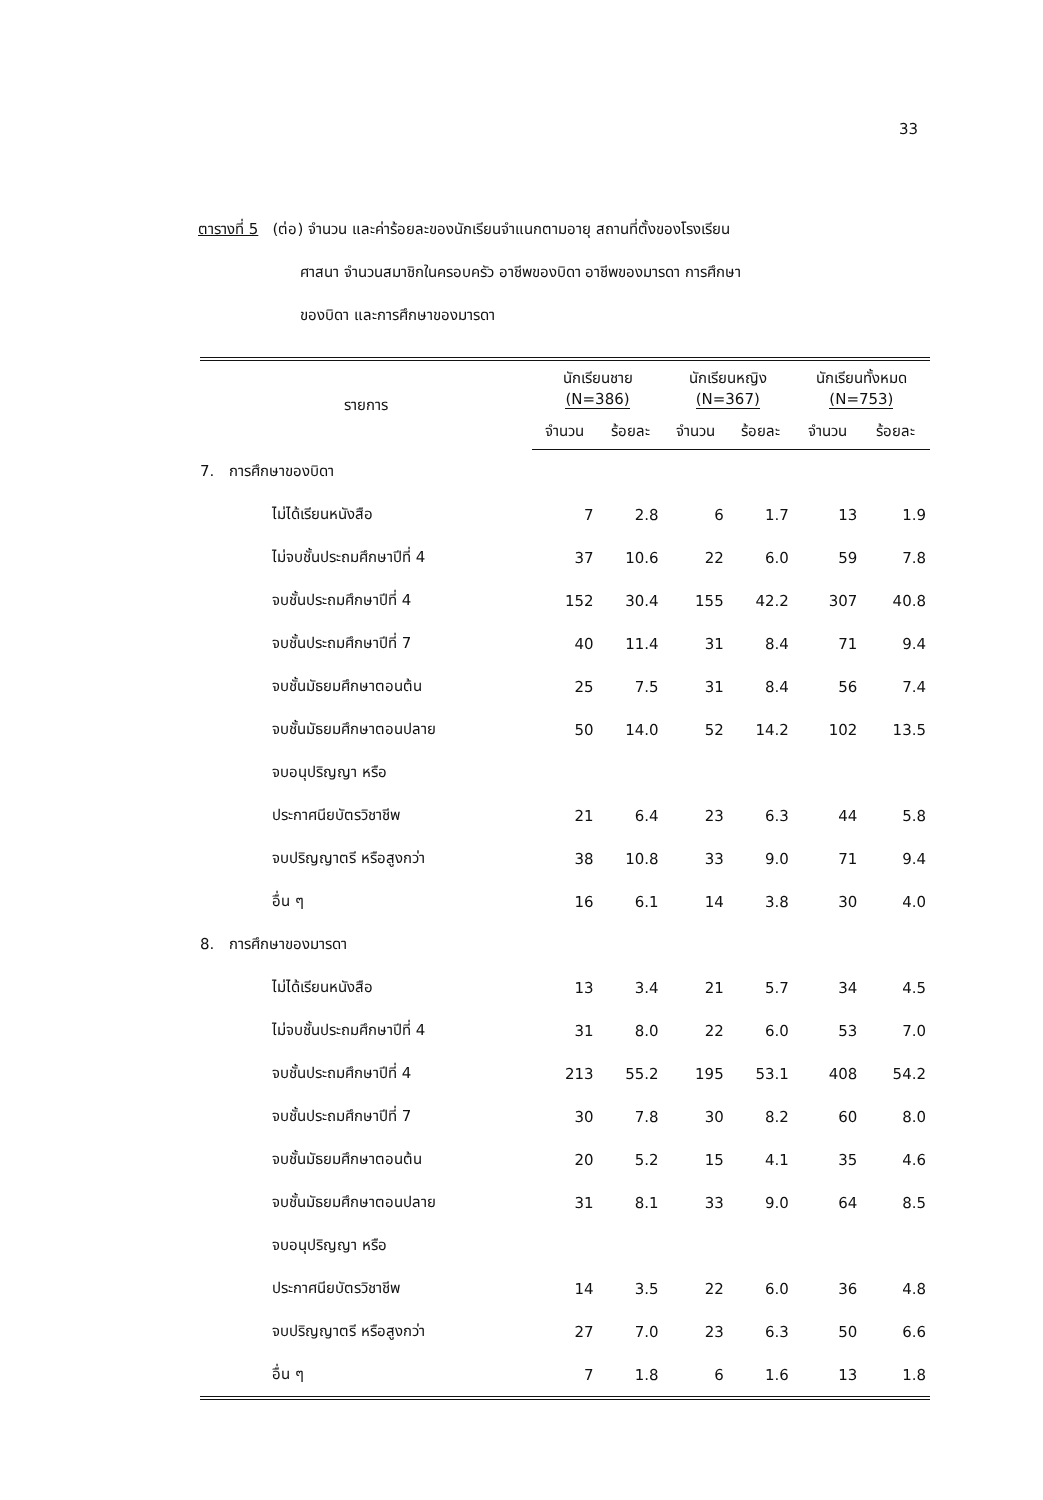33
ตารางที่ 5 (ต่อ) จำนวน และค่าร้อยละของนักเรียนจำแนกตามอายุ สถานที่ตั้งของโรงเรียน
ศาสนา จำนวนสมาชิกในครอบครัว อาชีพของบิดา อาชีพของมารดา การศึกษา
ของบิดา และการศึกษาของมารดา
| รายการ | นักเรียนชาย (N=386) | | นักเรียนหญิง (N=367) | | นักเรียนทั้งหมด (N=753) | |
| --- | --- | --- | --- | --- | --- | --- |
| | จำนวน | ร้อยละ | จำนวน | ร้อยละ | จำนวน | ร้อยละ |
| 7. การศึกษาของบิดา | | | | | | |
| ไม่ได้เรียนหนังสือ | 7 | 2.8 | 6 | 1.7 | 13 | 1.9 |
| ไม่จบชั้นประถมศึกษาปีที่ 4 | 37 | 10.6 | 22 | 6.0 | 59 | 7.8 |
| จบชั้นประถมศึกษาปีที่ 4 | 152 | 30.4 | 155 | 42.2 | 307 | 40.8 |
| จบชั้นประถมศึกษาปีที่ 7 | 40 | 11.4 | 31 | 8.4 | 71 | 9.4 |
| จบชั้นมัธยมศึกษาตอนต้น | 25 | 7.5 | 31 | 8.4 | 56 | 7.4 |
| จบชั้นมัธยมศึกษาตอนปลาย | 50 | 14.0 | 52 | 14.2 | 102 | 13.5 |
| จบอนุปริญญา หรือ | | | | | | |
| ประกาศนียบัตรวิชาชีพ | 21 | 6.4 | 23 | 6.3 | 44 | 5.8 |
| จบปริญญาตรี หรือสูงกว่า | 38 | 10.8 | 33 | 9.0 | 71 | 9.4 |
| อื่น ๆ | 16 | 6.1 | 14 | 3.8 | 30 | 4.0 |
| 8. การศึกษาของมารดา | | | | | | |
| ไม่ได้เรียนหนังสือ | 13 | 3.4 | 21 | 5.7 | 34 | 4.5 |
| ไม่จบชั้นประถมศึกษาปีที่ 4 | 31 | 8.0 | 22 | 6.0 | 53 | 7.0 |
| จบชั้นประถมศึกษาปีที่ 4 | 213 | 55.2 | 195 | 53.1 | 408 | 54.2 |
| จบชั้นประถมศึกษาปีที่ 7 | 30 | 7.8 | 30 | 8.2 | 60 | 8.0 |
| จบชั้นมัธยมศึกษาตอนต้น | 20 | 5.2 | 15 | 4.1 | 35 | 4.6 |
| จบชั้นมัธยมศึกษาตอนปลาย | 31 | 8.1 | 33 | 9.0 | 64 | 8.5 |
| จบอนุปริญญา หรือ | | | | | | |
| ประกาศนียบัตรวิชาชีพ | 14 | 3.5 | 22 | 6.0 | 36 | 4.8 |
| จบปริญญาตรี หรือสูงกว่า | 27 | 7.0 | 23 | 6.3 | 50 | 6.6 |
| อื่น ๆ | 7 | 1.8 | 6 | 1.6 | 13 | 1.8 |